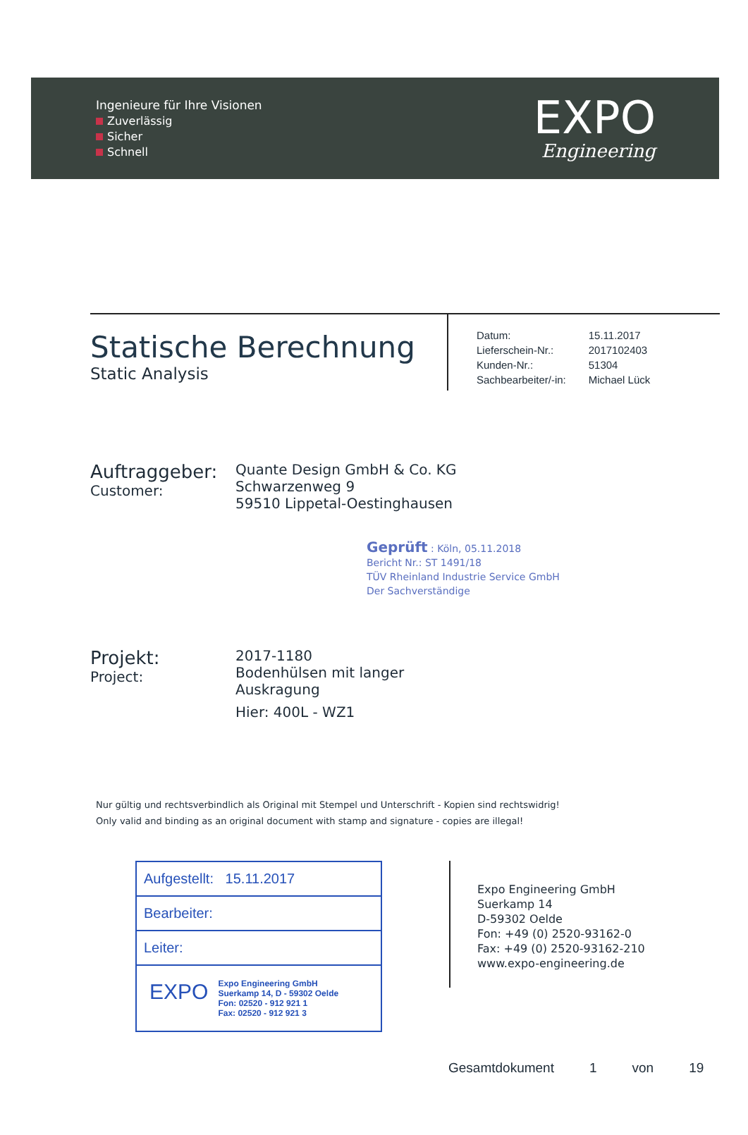Ingenieure für Ihre Visionen
Zuverlässig
Sicher
Schnell
EXPO
Engineering
Statische Berechnung
Static Analysis
| Datum: | 15.11.2017 |
| Lieferschein-Nr.: | 2017102403 |
| Kunden-Nr.: | 51304 |
| Sachbearbeiter/-in: | Michael Lück |
Auftraggeber:
Customer:
Quante Design GmbH & Co. KG
Schwarzenweg 9
59510 Lippetal-Oestinghausen
Geprüft : Köln, 05.11.2018
Bericht Nr.: ST 1491/18
TÜV Rheinland Industrie Service GmbH
Der Sachverständige
Projekt:
Project:
2017-1180
Bodenhülsen mit langer
Auskragung
Hier: 400L - WZ1
Nur gültig und rechtsverbindlich als Original mit Stempel und Unterschrift - Kopien sind rechtswidrig!
Only valid and binding as an original document with stamp and signature - copies are illegal!
Aufgestellt: 15.11.2017
Bearbeiter:
Leiter:
EXPO Expo Engineering GmbH
Suerkamp 14, D - 59302 Oelde
Fon: 02520 - 912 921 1
Fax: 02520 - 912 921 3
Expo Engineering GmbH
Suerkamp 14
D-59302 Oelde
Fon: +49 (0) 2520-93162-0
Fax: +49 (0) 2520-93162-210
www.expo-engineering.de
Gesamtdokument 1 von 19